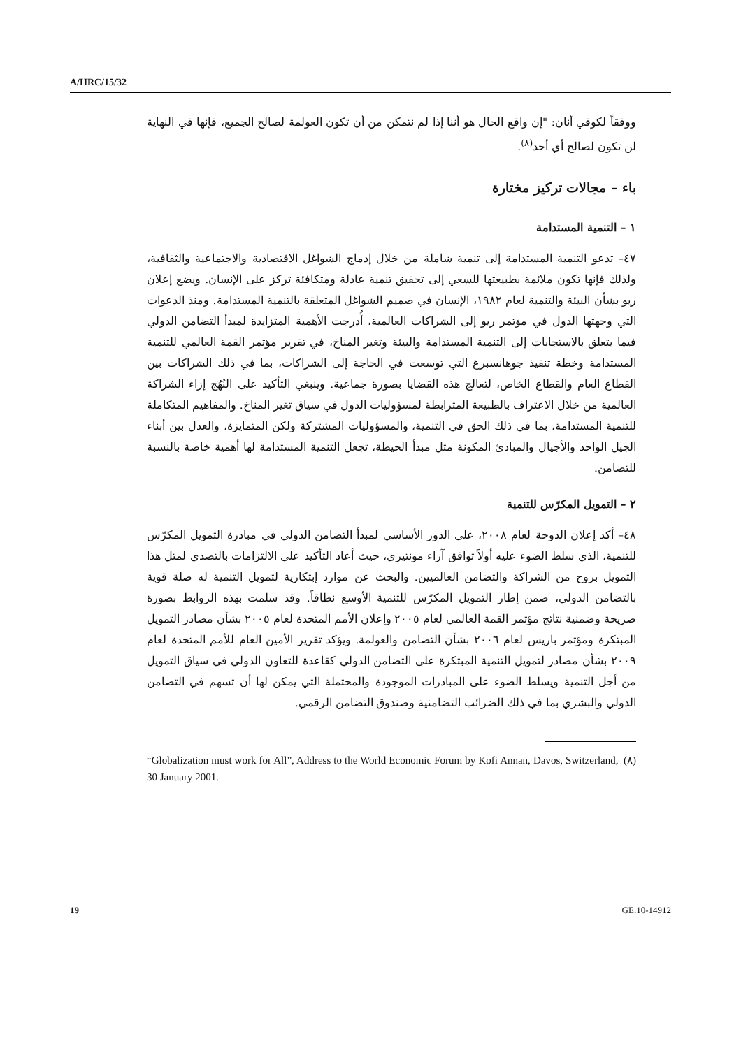A/HRC/15/32
ووفقاً لكوفي أنان: "إن واقع الحال هو أننا إذا لم نتمكن من أن تكون العولمة لصالح الجميع، فإنها في النهاية لن تكون لصالح أي أحد<sup>(٨)</sup>.
باء – مجالات تركيز مختارة
١ – التنمية المستدامة
٤٧– تدعو التنمية المستدامة إلى تنمية شاملة من خلال إدماج الشواغل الاقتصادية والاجتماعية والثقافية، ولذلك فإنها تكون ملائمة بطبيعتها للسعي إلى تحقيق تنمية عادلة ومتكافئة تركز على الإنسان. ويضع إعلان ريو بشأن البيئة والتنمية لعام ١٩٨٢، الإنسان في صميم الشواغل المتعلقة بالتنمية المستدامة. ومنذ الدعوات التي وجهتها الدول في مؤتمر ريو إلى الشراكات العالمية، أُدرجت الأهمية المتزايدة لمبدأ التضامن الدولي فيما يتعلق بالاستجابات إلى التنمية المستدامة والبيئة وتغير المناخ، في تقرير مؤتمر القمة العالمي للتنمية المستدامة وخطة تنفيذ جوهانسبرغ التي توسعت في الحاجة إلى الشراكات، بما في ذلك الشراكات بين القطاع العام والقطاع الخاص، لتعالج هذه القضايا بصورة جماعية. وينبغي التأكيد على النُهُج إزاء الشراكة العالمية من خلال الاعتراف بالطبيعة المترابطة لمسؤوليات الدول في سياق تغير المناخ. والمفاهيم المتكاملة للتنمية المستدامة، بما في ذلك الحق في التنمية، والمسؤوليات المشتركة ولكن المتمايزة، والعدل بين أبناء الجيل الواحد والأجيال والمبادئ المكونة مثل مبدأ الحيطة، تجعل التنمية المستدامة لها أهمية خاصة بالنسبة للتضامن.
٢ – التمويل المكرّس للتنمية
٤٨– أكد إعلان الدوحة لعام ٢٠٠٨، على الدور الأساسي لمبدأ التضامن الدولي في مبادرة التمويل المكرّس للتنمية، الذي سلط الضوء عليه أولاً توافق آراء مونتيري، حيث أعاد التأكيد على الالتزامات بالتصدي لمثل هذا التمويل بروح من الشراكة والتضامن العالميين. والبحث عن موارد إبتكارية لتمويل التنمية له صلة قوية بالتضامن الدولي، ضمن إطار التمويل المكرّس للتنمية الأوسع نطاقاً. وقد سلمت بهذه الروابط بصورة صريحة وضمنية نتائج مؤتمر القمة العالمي لعام ٢٠٠٥ وإعلان الأمم المتحدة لعام ٢٠٠٥ بشأن مصادر التمويل المبتكرة ومؤتمر باريس لعام ٢٠٠٦ بشأن التضامن والعولمة. ويؤكد تقرير الأمين العام للأمم المتحدة لعام ٢٠٠٩ بشأن مصادر لتمويل التنمية المبتكرة على التضامن الدولي كقاعدة للتعاون الدولي في سياق التمويل من أجل التنمية ويسلط الضوء على المبادرات الموجودة والمحتملة التي يمكن لها أن تسهم في التضامن الدولي والبشري بما في ذلك الضرائب التضامنية وصندوق التضامن الرقمي.
“Globalization must work for All”, Address to the World Economic Forum by Kofi Annan, Davos, Switzerland, 30 January 2001. (٨)
19 GE.10-14912